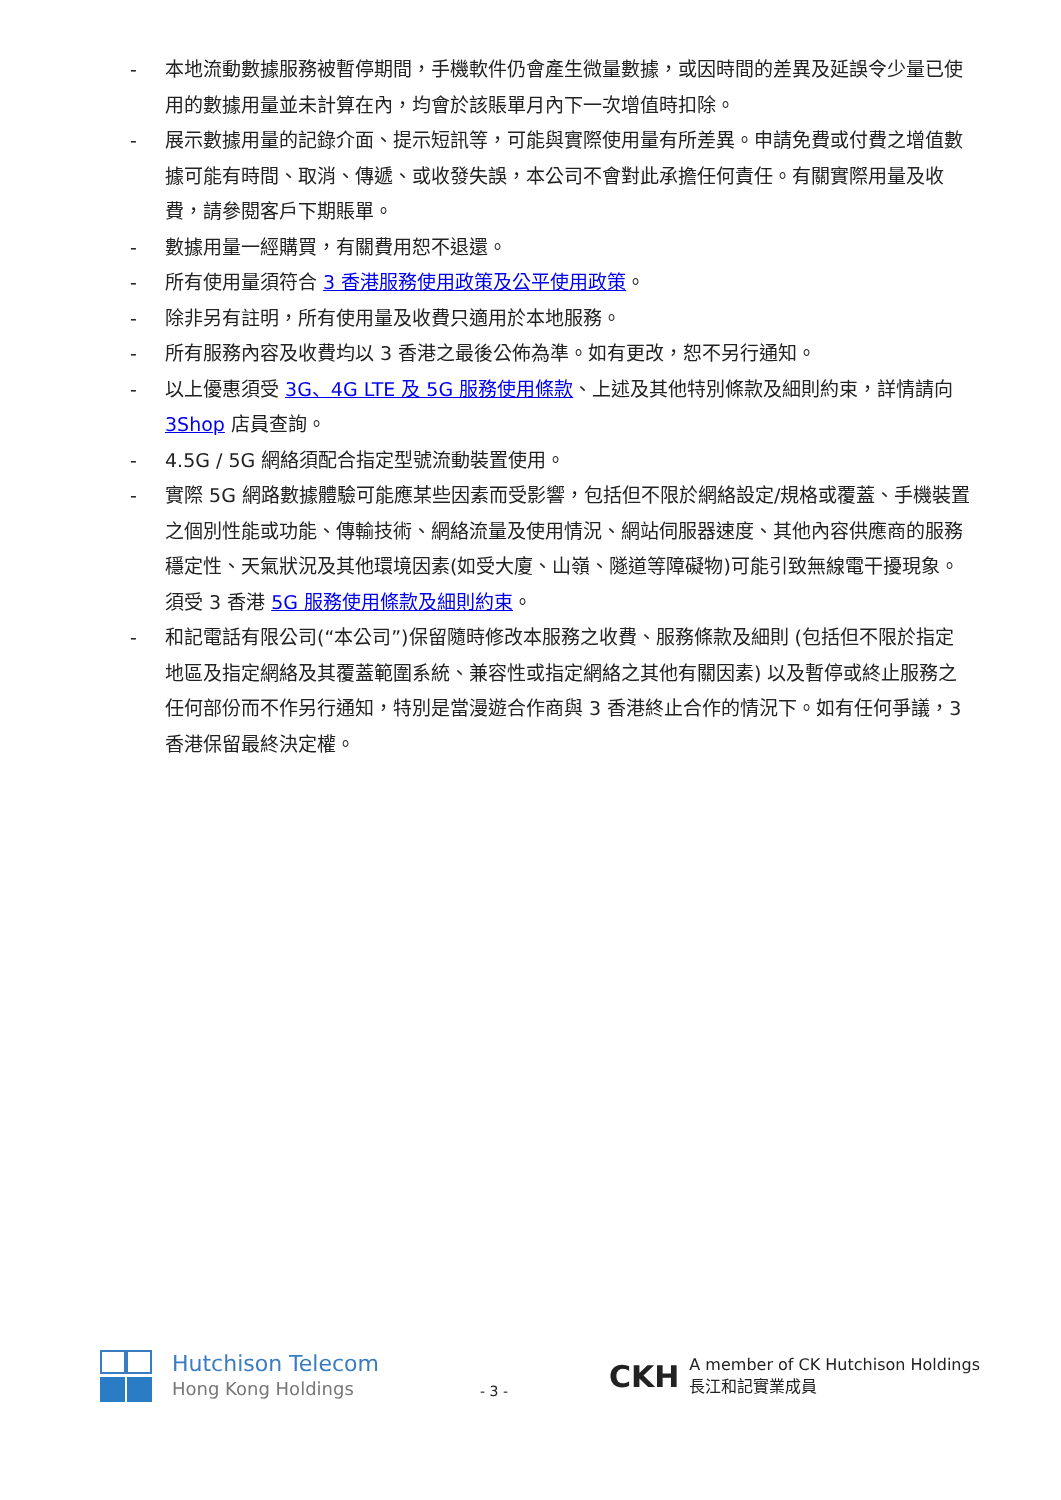- 本地流動數據服務被暫停期間，手機軟件仍會產生微量數據，或因時間的差異及延誤令少量已使用的數據用量並未計算在內，均會於該賬單月內下一次增值時扣除。
- 展示數據用量的記錄介面、提示短訊等，可能與實際使用量有所差異。申請免費或付費之增值數據可能有時間、取消、傳遞、或收發失誤，本公司不會對此承擔任何責任。有關實際用量及收費，請參閱客戶下期賬單。
- 數據用量一經購買，有關費用恕不退還。
- 所有使用量須符合 3 香港服務使用政策及公平使用政策。
- 除非另有註明，所有使用量及收費只適用於本地服務。
- 所有服務內容及收費均以 3 香港之最後公佈為準。如有更改，恕不另行通知。
- 以上優惠須受 3G、4G LTE 及 5G 服務使用條款、上述及其他特別條款及細則約束，詳情請向 3Shop 店員查詢。
- 4.5G / 5G 網絡須配合指定型號流動裝置使用。
- 實際 5G 網路數據體驗可能應某些因素而受影響，包括但不限於網絡設定/規格或覆蓋、手機裝置之個別性能或功能、傳輸技術、網絡流量及使用情況、網站伺服器速度、其他內容供應商的服務穩定性、天氣狀況及其他環境因素(如受大廈、山嶺、隧道等障礙物)可能引致無線電干擾現象。須受 3 香港 5G 服務使用條款及細則約束。
- 和記電話有限公司(“本公司”)保留隨時修改本服務之收費、服務條款及細則 (包括但不限於指定地區及指定網絡及其覆蓋範圍系統、兼容性或指定網絡之其他有關因素) 以及暫停或終止服務之任何部份而不作另行通知，特別是當漫遊合作商與 3 香港終止合作的情況下。如有任何爭議，3 香港保留最終決定權。
Hutchison Telecom
Hong Kong Holdings
- 3 -
CKH A member of CK Hutchison Holdings
長江和記實業成員